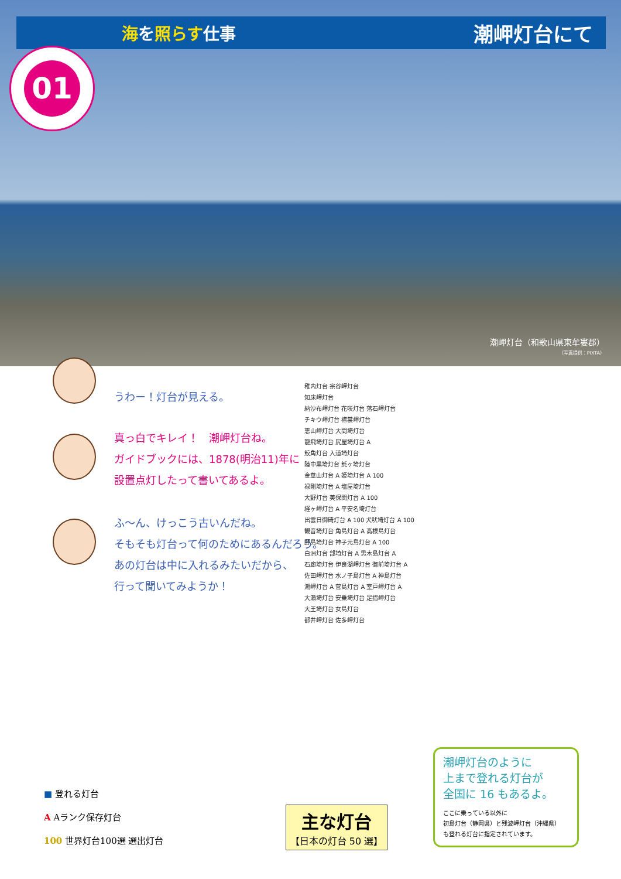海を照らす仕事
潮岬灯台にて
01
潮岬灯台（和歌山県東牟婁郡）
（写真提供：PIXTA）
うわー！灯台が見える。
真っ白でキレイ！　潮岬灯台ね。
ガイドブックには、1878(明治11)年に
設置点灯したって書いてあるよ。
ふ〜ん、けっこう古いんだね。
そもそも灯台って何のためにあるんだろう。
あの灯台は中に入れるみたいだから、
行って聞いてみようか！
稚内灯台 宗谷岬灯台
知床岬灯台
納沙布岬灯台 花咲灯台 落石岬灯台
チキウ岬灯台 襟裳岬灯台
恵山岬灯台 大間埼灯台
龍飛埼灯台 尻屋埼灯台 A
鮫角灯台 入道埼灯台
陸中黒埼灯台 魹ヶ埼灯台
金華山灯台 A 姫埼灯台 A 100
禄剛埼灯台 A 塩屋埼灯台
大野灯台 美保関灯台 A 100
経ヶ岬灯台 A 平安名埼灯台
出雲日御碕灯台 A 100 犬吠埼灯台 A 100
観音埼灯台 角島灯台 A 高根島灯台
野島埼灯台 神子元島灯台 A 100
白洲灯台 部埼灯台 A 男木島灯台 A
石廊埼灯台 伊良湖岬灯台 御前埼灯台 A
佐田岬灯台 水ノ子島灯台 A 神島灯台
潮岬灯台 A 菅島灯台 A 室戸岬灯台 A
大瀬埼灯台 安乗埼灯台 足摺岬灯台
大王埼灯台 女島灯台
都井岬灯台 佐多岬灯台
■ 登れる灯台
A Aランク保存灯台
100 世界灯台100選 選出灯台
主な灯台
【日本の灯台 50 選】
潮岬灯台のように
上まで登れる灯台が
全国に 16 もあるよ。
ここに乗っている以外に
初島灯台（静岡県）と残波岬灯台（沖縄県）
も登れる灯台に指定されています。